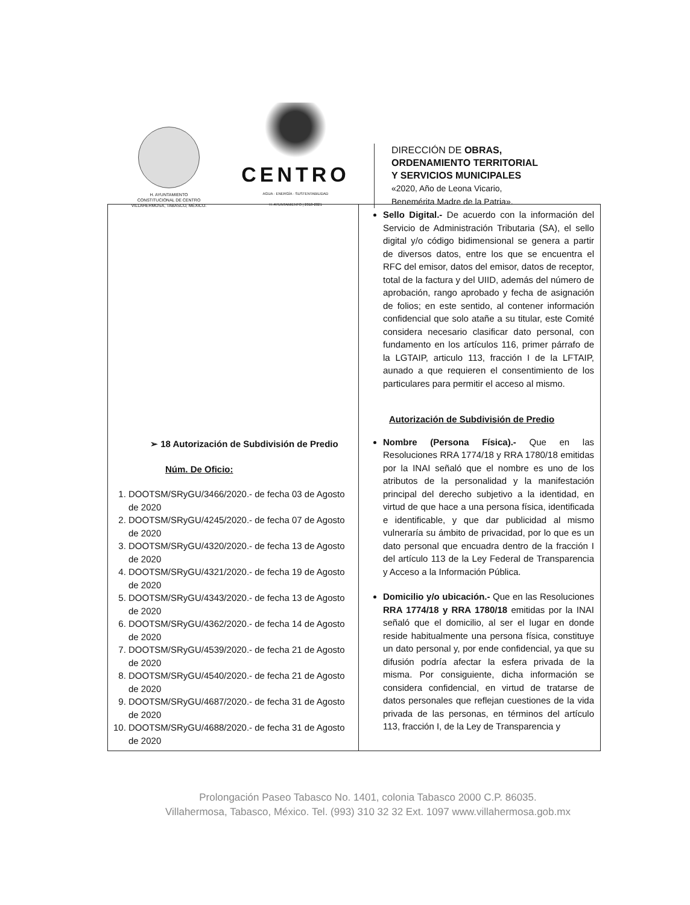H. AYUNTAMIENTO
CONSTITUCIONAL DE CENTRO
VILLAHERMOSA, TABASCO, MÉXICO.
CENTRO
AGUA · ENERGÍA · SUSTENTABILIDAD
H. AYUNTAMIENTO | 2018-2021
DIRECCIÓN DE OBRAS,
ORDENAMIENTO TERRITORIAL
Y SERVICIOS MUNICIPALES
«2020, Año de Leona Vicario,
Benemérita Madre de la Patria».
| ➢ 18 Autorización de Subdivisión de Predio Núm. De Oficio: 1. DOOTSM/SRyGU/3466/2020.- de fecha 03 de Agosto de 2020 2. DOOTSM/SRyGU/4245/2020.- de fecha 07 de Agosto de 2020 3. DOOTSM/SRyGU/4320/2020.- de fecha 13 de Agosto de 2020 4. DOOTSM/SRyGU/4321/2020.- de fecha 19 de Agosto de 2020 5. DOOTSM/SRyGU/4343/2020.- de fecha 13 de Agosto de 2020 6. DOOTSM/SRyGU/4362/2020.- de fecha 14 de Agosto de 2020 7. DOOTSM/SRyGU/4539/2020.- de fecha 21 de Agosto de 2020 8. DOOTSM/SRyGU/4540/2020.- de fecha 21 de Agosto de 2020 9. DOOTSM/SRyGU/4687/2020.- de fecha 31 de Agosto de 2020 10. DOOTSM/SRyGU/4688/2020.- de fecha 31 de Agosto de 2020 | Sello Digital.- De acuerdo con la información del Servicio de Administración Tributaria (SA), el sello digital y/o código bidimensional se genera a partir de diversos datos, entre los que se encuentra el RFC del emisor, datos del emisor, datos de receptor, total de la factura y del UIID, además del número de aprobación, rango aprobado y fecha de asignación de folios; en este sentido, al contener información confidencial que solo atañe a su titular, este Comité considera necesario clasificar dato personal, con fundamento en los artículos 116, primer párrafo de la LGTAIP, articulo 113, fracción I de la LFTAIP, aunado a que requieren el consentimiento de los particulares para permitir el acceso al mismo. Autorización de Subdivisión de Predio Nombre (Persona Física).- Que en las Resoluciones RRA 1774/18 y RRA 1780/18 emitidas por la INAI señaló que el nombre es uno de los atributos de la personalidad y la manifestación principal del derecho subjetivo a la identidad, en virtud de que hace a una persona física, identificada e identificable, y que dar publicidad al mismo vulneraría su ámbito de privacidad, por lo que es un dato personal que encuadra dentro de la fracción I del artículo 113 de la Ley Federal de Transparencia y Acceso a la Información Pública. Domicilio y/o ubicación.- Que en las Resoluciones RRA 1774/18 y RRA 1780/18 emitidas por la INAI señaló que el domicilio, al ser el lugar en donde reside habitualmente una persona física, constituye un dato personal y, por ende confidencial, ya que su difusión podría afectar la esfera privada de la misma. Por consiguiente, dicha información se considera confidencial, en virtud de tratarse de datos personales que reflejan cuestiones de la vida privada de las personas, en términos del artículo 113, fracción I, de la Ley de Transparencia y |
Prolongación Paseo Tabasco No. 1401, colonia Tabasco 2000 C.P. 86035.
Villahermosa, Tabasco, México. Tel. (993) 310 32 32 Ext. 1097 www.villahermosa.gob.mx